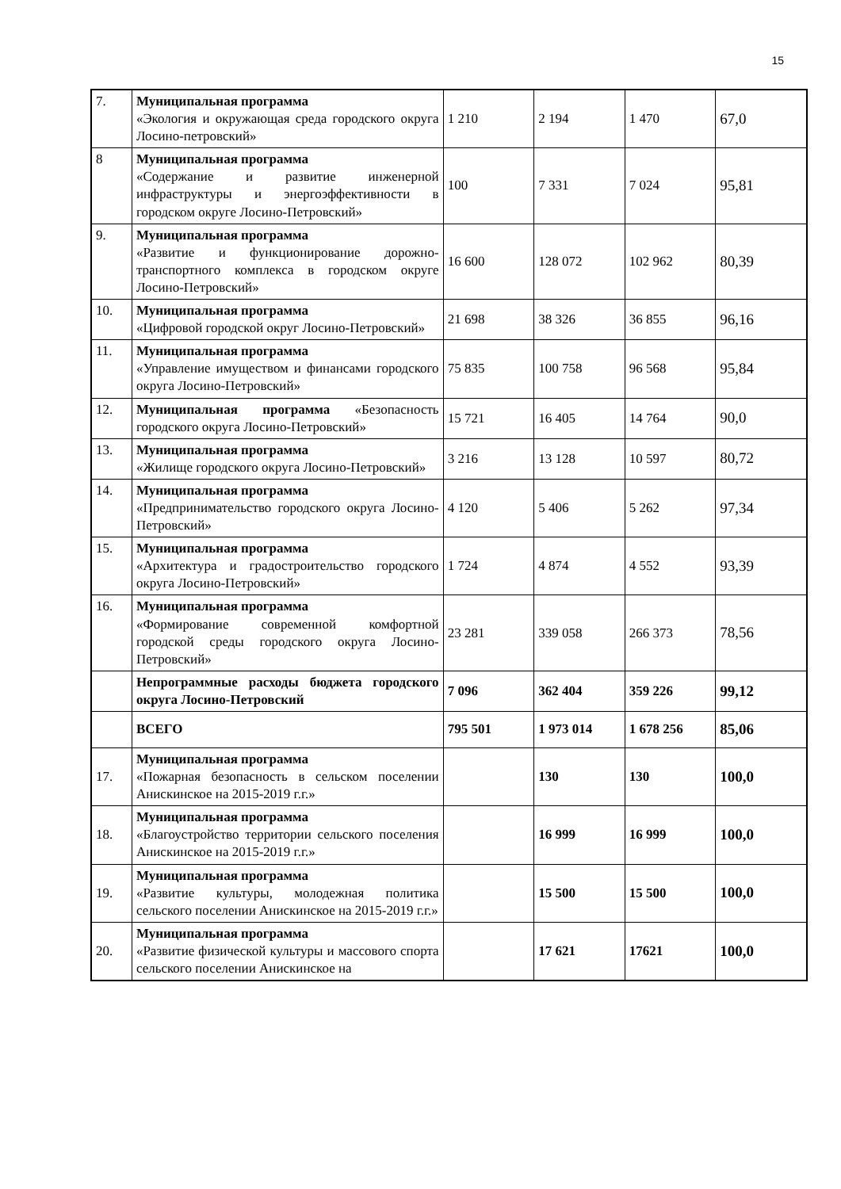15
| 7. | Муниципальная программа «Экология и окружающая среда городского округа Лосино-петровский» | 1 210 | 2 194 | 1 470 | 67,0 |
| 8 | Муниципальная программа «Содержание и развитие инженерной инфраструктуры и энергоэффективности в городском округе Лосино-Петровский» | 100 | 7 331 | 7 024 | 95,81 |
| 9. | Муниципальная программа «Развитие и функционирование дорожно-транспортного комплекса в городском округе Лосино-Петровский» | 16 600 | 128 072 | 102 962 | 80,39 |
| 10. | Муниципальная программа «Цифровой городской округ Лосино-Петровский» | 21 698 | 38 326 | 36 855 | 96,16 |
| 11. | Муниципальная программа «Управление имуществом и финансами городского округа Лосино-Петровский» | 75 835 | 100 758 | 96 568 | 95,84 |
| 12. | Муниципальная программа «Безопасность городского округа Лосино-Петровский» | 15 721 | 16 405 | 14 764 | 90,0 |
| 13. | Муниципальная программа «Жилище городского округа Лосино-Петровский» | 3 216 | 13 128 | 10 597 | 80,72 |
| 14. | Муниципальная программа «Предпринимательство городского округа Лосино-Петровский» | 4 120 | 5 406 | 5 262 | 97,34 |
| 15. | Муниципальная программа «Архитектура и градостроительство городского округа Лосино-Петровский» | 1 724 | 4 874 | 4 552 | 93,39 |
| 16. | Муниципальная программа «Формирование современной комфортной городской среды городского округа Лосино-Петровский» | 23 281 | 339 058 | 266 373 | 78,56 |
| | Непрограммные расходы бюджета городского округа Лосино-Петровский | 7 096 | 362 404 | 359 226 | 99,12 |
| | ВСЕГО | 795 501 | 1 973 014 | 1 678 256 | 85,06 |
| 17. | Муниципальная программа «Пожарная безопасность в сельском поселении Анискинское на 2015-2019 г.г.» | | 130 | 130 | 100,0 |
| 18. | Муниципальная программа «Благоустройство территории сельского поселения Анискинское на 2015-2019 г.г.» | | 16 999 | 16 999 | 100,0 |
| 19. | Муниципальная программа «Развитие культуры, молодежная политика сельского поселении Анискинское на 2015-2019 г.г.» | | 15 500 | 15 500 | 100,0 |
| 20. | Муниципальная программа «Развитие физической культуры и массового спорта сельского поселении Анискинское на | | 17 621 | 17621 | 100,0 |